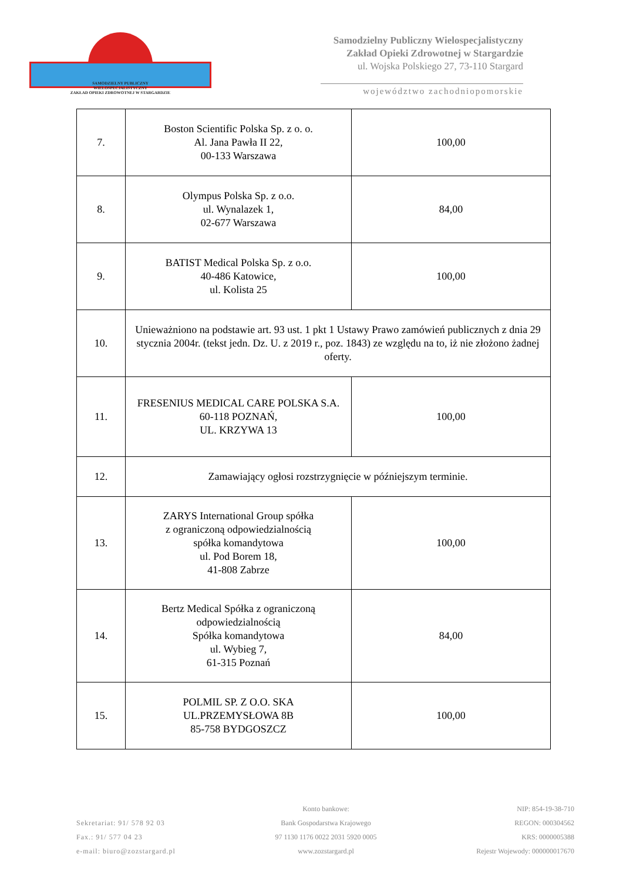SAMODZIELNY PUBLICZNY
WIELOSPECJALISTYCZNY
ZAKŁAD OPIEKI ZDROWOTNEJ W STARGARDZIE
Samodzielny Publiczny Wielospecjalistyczny
Zakład Opieki Zdrowotnej w Stargardzie
ul. Wojska Polskiego 27, 73-110 Stargard
województwo zachodniopomorskie
| 7. | Boston Scientific Polska Sp. z o. o. Al. Jana Pawła II 22, 00-133 Warszawa | 100,00 |
| 8. | Olympus Polska Sp. z o.o. ul. Wynalazek 1, 02-677 Warszawa | 84,00 |
| 9. | BATIST Medical Polska Sp. z o.o. 40-486 Katowice, ul. Kolista 25 | 100,00 |
| 10. | Unieważniono na podstawie art. 93 ust. 1 pkt 1 Ustawy Prawo zamówień publicznych z dnia 29 stycznia 2004r. (tekst jedn. Dz. U. z 2019 r., poz. 1843) ze względu na to, iż nie złożono żadnej oferty. | |
| 11. | FRESENIUS MEDICAL CARE POLSKA S.A. 60-118 POZNAŃ, UL. KRZYWA 13 | 100,00 |
| 12. | Zamawiający ogłosi rozstrzygnięcie w późniejszym terminie. | |
| 13. | ZARYS International Group spółka z ograniczoną odpowiedzialnością spółka komandytowa ul. Pod Borem 18, 41-808 Zabrze | 100,00 |
| 14. | Bertz Medical Spółka z ograniczoną odpowiedzialnością Spółka komandytowa ul. Wybieg 7, 61-315 Poznań | 84,00 |
| 15. | POLMIL SP. Z O.O. SKA UL.PRZEMYSŁOWA 8B 85-758 BYDGOSZCZ | 100,00 |
Sekretariat: 91/ 578 92 03
Fax.: 91/ 577 04 23
e-mail: biuro@zozstargard.pl
Konto bankowe:
Bank Gospodarstwa Krajowego
97 1130 1176 0022 2031 5920 0005
www.zozstargard.pl
NIP: 854-19-38-710
REGON: 000304562
KRS: 0000005388
Rejestr Wojewody: 000000017670